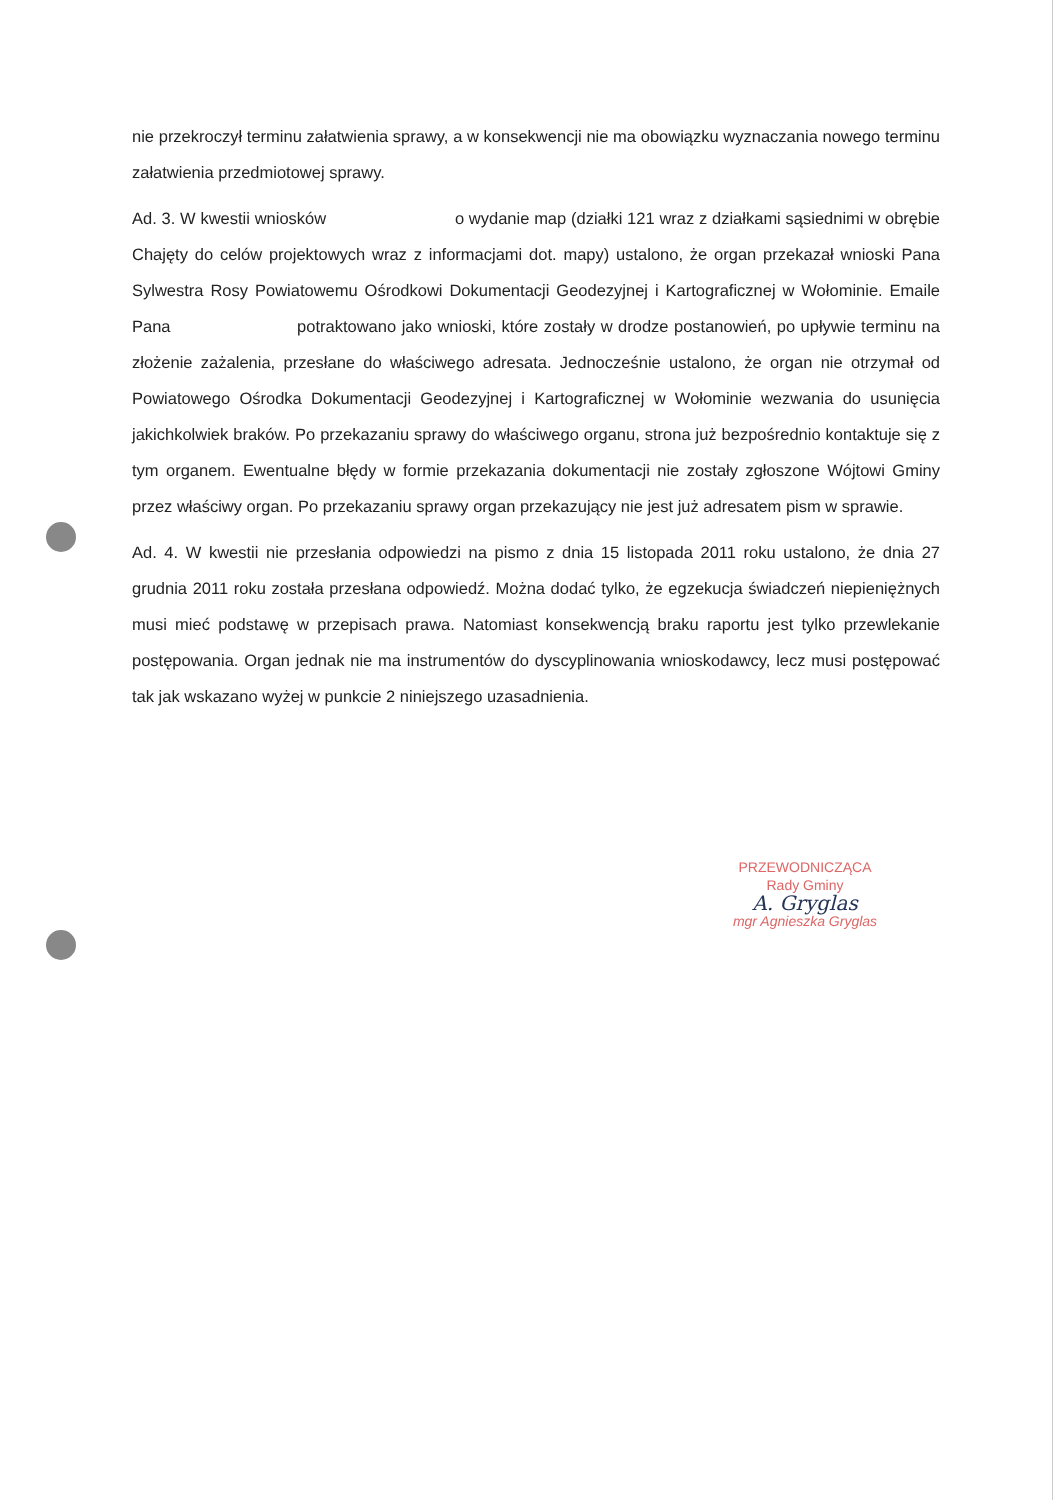nie przekroczył terminu załatwienia sprawy, a w konsekwencji nie ma obowiązku wyznaczania nowego terminu załatwienia przedmiotowej sprawy.
Ad. 3. W kwestii wniosków o wydanie map (działki 121 wraz z działkami sąsiednimi w obrębie Chajęty do celów projektowych wraz z informacjami dot. mapy) ustalono, że organ przekazał wnioski Pana Sylwestra Rosy Powiatowemu Ośrodkowi Dokumentacji Geodezyjnej i Kartograficznej w Wołominie. Emaile Pana potraktowano jako wnioski, które zostały w drodze postanowień, po upływie terminu na złożenie zażalenia, przesłane do właściwego adresata. Jednocześnie ustalono, że organ nie otrzymał od Powiatowego Ośrodka Dokumentacji Geodezyjnej i Kartograficznej w Wołominie wezwania do usunięcia jakichkolwiek braków. Po przekazaniu sprawy do właściwego organu, strona już bezpośrednio kontaktuje się z tym organem. Ewentualne błędy w formie przekazania dokumentacji nie zostały zgłoszone Wójtowi Gminy przez właściwy organ. Po przekazaniu sprawy organ przekazujący nie jest już adresatem pism w sprawie.
Ad. 4. W kwestii nie przesłania odpowiedzi na pismo z dnia 15 listopada 2011 roku ustalono, że dnia 27 grudnia 2011 roku została przesłana odpowiedź. Można dodać tylko, że egzekucja świadczeń niepieniężnych musi mieć podstawę w przepisach prawa. Natomiast konsekwencją braku raportu jest tylko przewlekanie postępowania. Organ jednak nie ma instrumentów do dyscyplinowania wnioskodawcy, lecz musi postępować tak jak wskazano wyżej w punkcie 2 niniejszego uzasadnienia.
PRZEWODNICZĄCA
Rady Gminy
A. Gryglas
mgr Agnieszka Gryglas